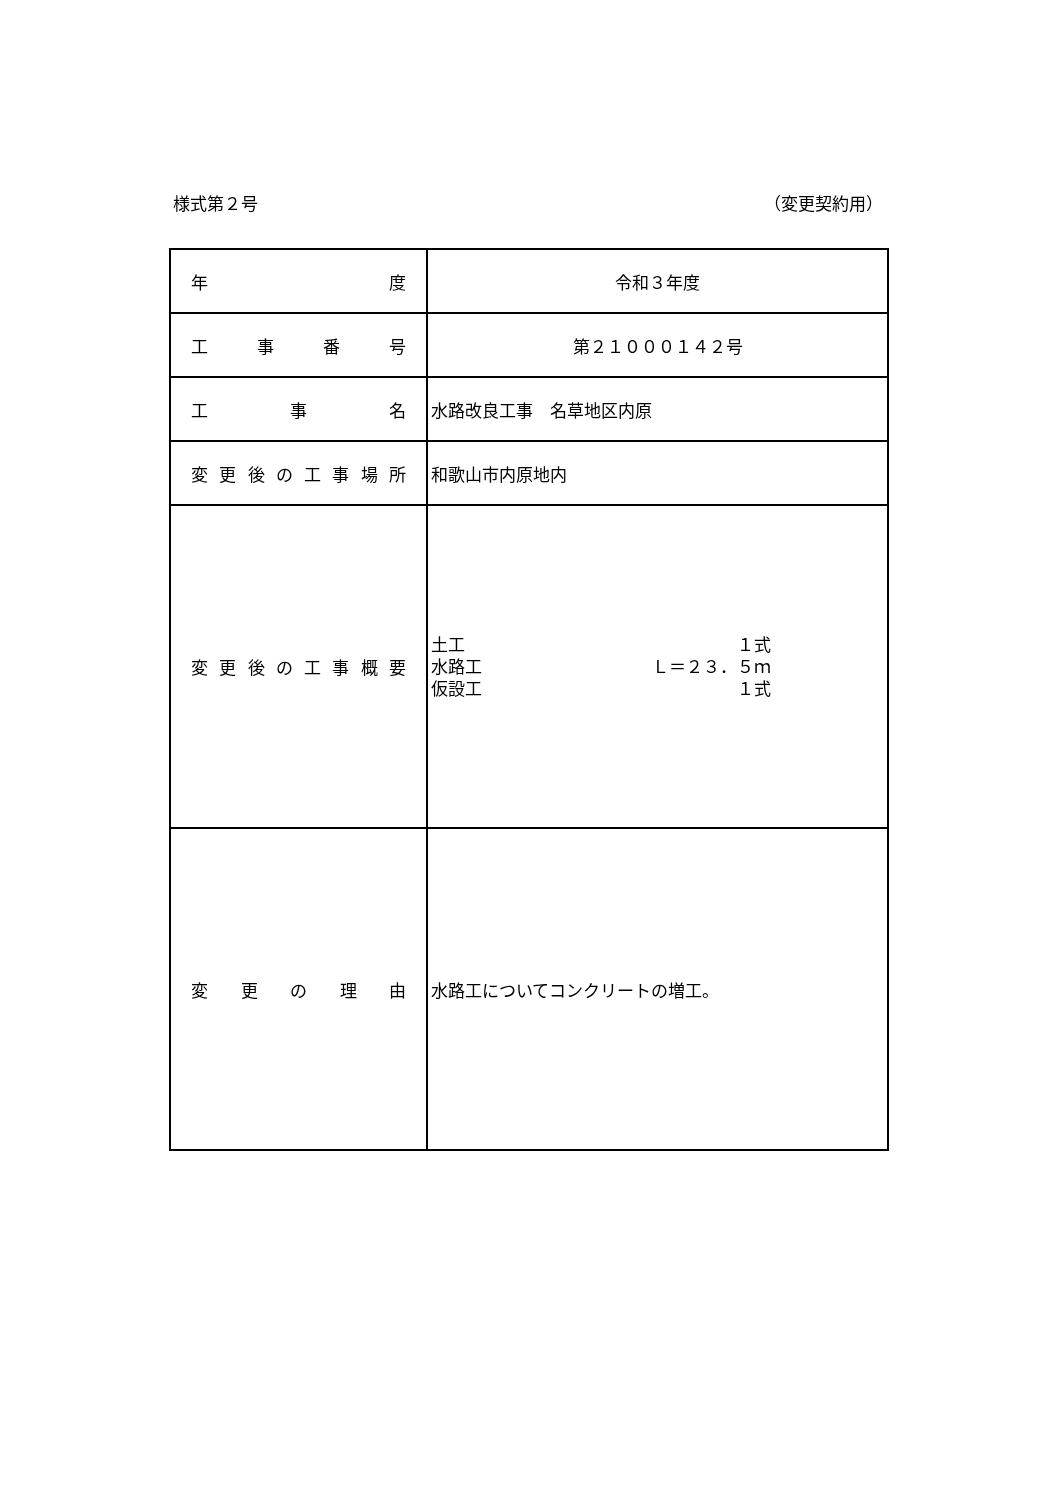様式第２号 （変更契約用）
| 年 度 | 令和３年度 |
| 工 事 番 号 | 第２１０００１４２号 |
| 工 事 名 | 水路改良工事 名草地区内原 |
| 変 更 後 の 工 事 場 所 | 和歌山市内原地内 |
| 変 更 後 の 工 事 概 要 | 土工 １式 水路工 Ｌ＝２３．５ｍ 仮設工 １式 |
| 変 更 の 理 由 | 水路工についてコンクリートの増工。 |